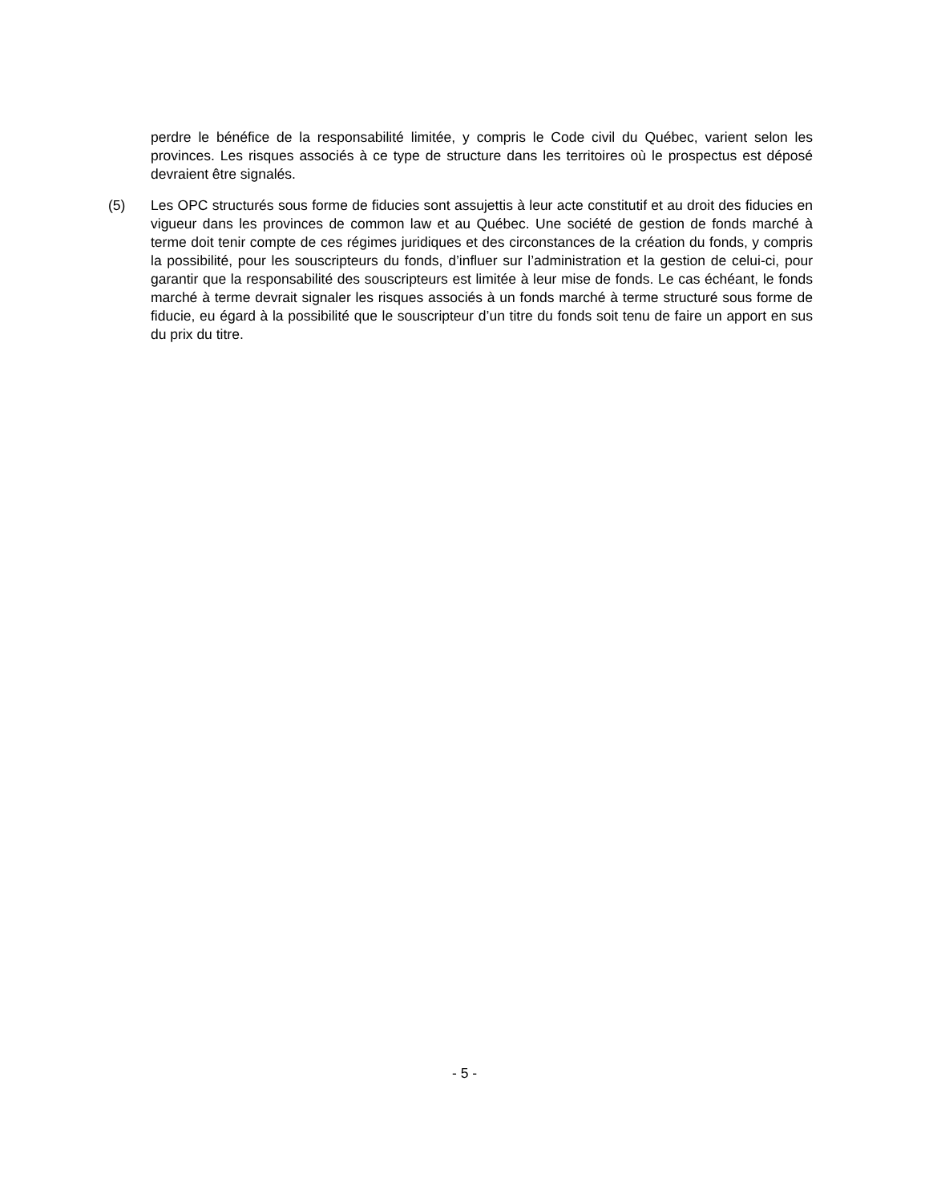perdre le bénéfice de la responsabilité limitée, y compris le Code civil du Québec, varient selon les provinces. Les risques associés à ce type de structure dans les territoires où le prospectus est déposé devraient être signalés.
(5) Les OPC structurés sous forme de fiducies sont assujettis à leur acte constitutif et au droit des fiducies en vigueur dans les provinces de common law et au Québec. Une société de gestion de fonds marché à terme doit tenir compte de ces régimes juridiques et des circonstances de la création du fonds, y compris la possibilité, pour les souscripteurs du fonds, d’influer sur l’administration et la gestion de celui-ci, pour garantir que la responsabilité des souscripteurs est limitée à leur mise de fonds. Le cas échéant, le fonds marché à terme devrait signaler les risques associés à un fonds marché à terme structuré sous forme de fiducie, eu égard à la possibilité que le souscripteur d’un titre du fonds soit tenu de faire un apport en sus du prix du titre.
- 5 -